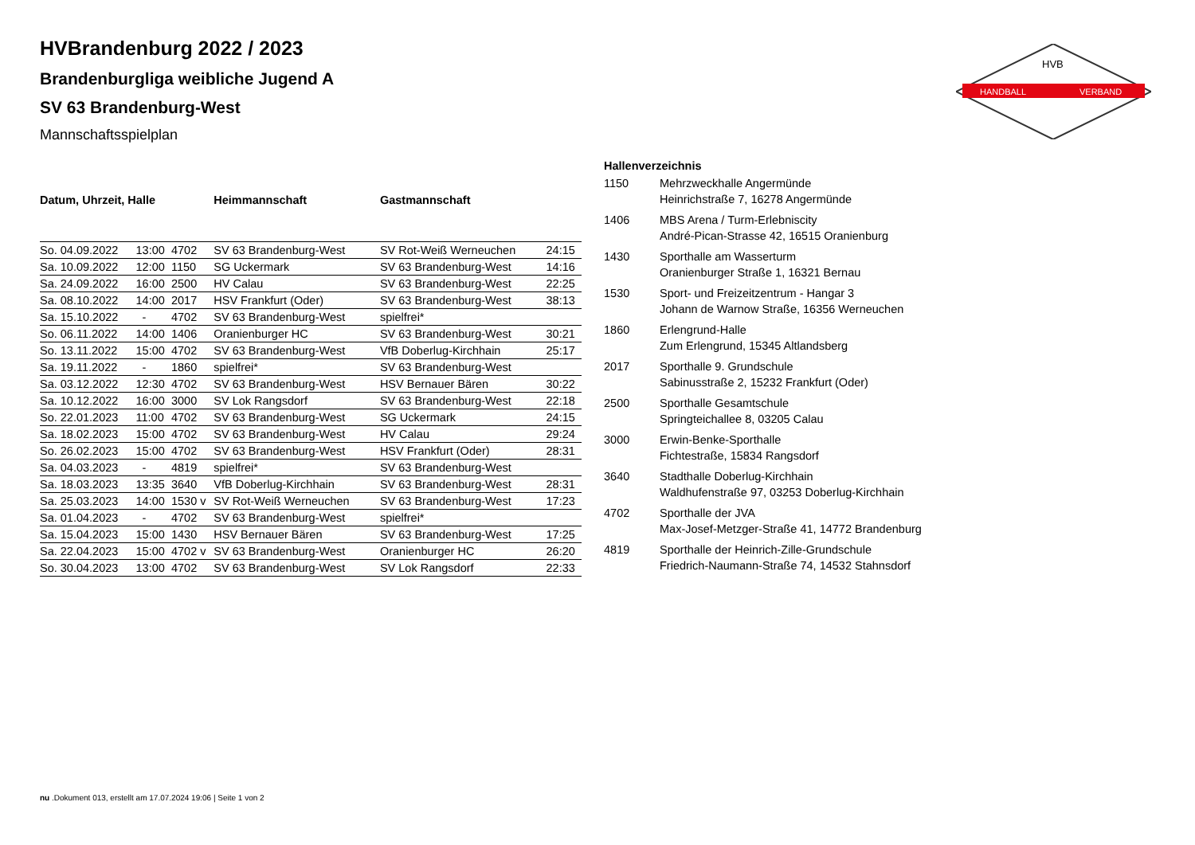HANDBALL
VERBAND
HVB
HVBrandenburg 2022 / 2023
Brandenburgliga weibliche Jugend A
SV 63 Brandenburg-West
Mannschaftsspielplan
| Datum, Uhrzeit, Halle | | | Heimmannschaft | Gastmannschaft | |
| --- | --- | --- | --- | --- | --- |
| So. 04.09.2022 | 13:00 | 4702 | SV 63 Brandenburg-West | SV Rot-Weiß Werneuchen | 24:15 |
| Sa. 10.09.2022 | 12:00 | 1150 | SG Uckermark | SV 63 Brandenburg-West | 14:16 |
| Sa. 24.09.2022 | 16:00 | 2500 | HV Calau | SV 63 Brandenburg-West | 22:25 |
| Sa. 08.10.2022 | 14:00 | 2017 | HSV Frankfurt (Oder) | SV 63 Brandenburg-West | 38:13 |
| Sa. 15.10.2022 | - | 4702 | SV 63 Brandenburg-West | spielfrei* | |
| So. 06.11.2022 | 14:00 | 1406 | Oranienburger HC | SV 63 Brandenburg-West | 30:21 |
| So. 13.11.2022 | 15:00 | 4702 | SV 63 Brandenburg-West | VfB Doberlug-Kirchhain | 25:17 |
| Sa. 19.11.2022 | - | 1860 | spielfrei* | SV 63 Brandenburg-West | |
| Sa. 03.12.2022 | 12:30 | 4702 | SV 63 Brandenburg-West | HSV Bernauer Bären | 30:22 |
| Sa. 10.12.2022 | 16:00 | 3000 | SV Lok Rangsdorf | SV 63 Brandenburg-West | 22:18 |
| So. 22.01.2023 | 11:00 | 4702 | SV 63 Brandenburg-West | SG Uckermark | 24:15 |
| Sa. 18.02.2023 | 15:00 | 4702 | SV 63 Brandenburg-West | HV Calau | 29:24 |
| So. 26.02.2023 | 15:00 | 4702 | SV 63 Brandenburg-West | HSV Frankfurt (Oder) | 28:31 |
| Sa. 04.03.2023 | - | 4819 | spielfrei* | SV 63 Brandenburg-West | |
| Sa. 18.03.2023 | 13:35 | 3640 | VfB Doberlug-Kirchhain | SV 63 Brandenburg-West | 28:31 |
| Sa. 25.03.2023 | 14:00 | 1530 v | SV Rot-Weiß Werneuchen | SV 63 Brandenburg-West | 17:23 |
| Sa. 01.04.2023 | - | 4702 | SV 63 Brandenburg-West | spielfrei* | |
| Sa. 15.04.2023 | 15:00 | 1430 | HSV Bernauer Bären | SV 63 Brandenburg-West | 17:25 |
| Sa. 22.04.2023 | 15:00 | 4702 v | SV 63 Brandenburg-West | Oranienburger HC | 26:20 |
| So. 30.04.2023 | 13:00 | 4702 | SV 63 Brandenburg-West | SV Lok Rangsdorf | 22:33 |
| Hallenverzeichnis | |
| --- | --- |
| 1150 | Mehrzweckhalle Angermünde Heinrichstraße 7, 16278 Angermünde |
| 1406 | MBS Arena / Turm-Erlebniscity André-Pican-Strasse 42, 16515 Oranienburg |
| 1430 | Sporthalle am Wasserturm Oranienburger Straße 1, 16321 Bernau |
| 1530 | Sport- und Freizeitzentrum - Hangar 3 Johann de Warnow Straße, 16356 Werneuchen |
| 1860 | Erlengrund-Halle Zum Erlengrund, 15345 Altlandsberg |
| 2017 | Sporthalle 9. Grundschule Sabinusstraße 2, 15232 Frankfurt (Oder) |
| 2500 | Sporthalle Gesamtschule Springteichallee 8, 03205 Calau |
| 3000 | Erwin-Benke-Sporthalle Fichtestraße, 15834 Rangsdorf |
| 3640 | Stadthalle Doberlug-Kirchhain Waldhufenstraße 97, 03253 Doberlug-Kirchhain |
| 4702 | Sporthalle der JVA Max-Josef-Metzger-Straße 41, 14772 Brandenburg |
| 4819 | Sporthalle der Heinrich-Zille-Grundschule Friedrich-Naumann-Straße 74, 14532 Stahnsdorf |
nu .Dokument 013, erstellt am 17.07.2024 19:06 | Seite 1 von 2